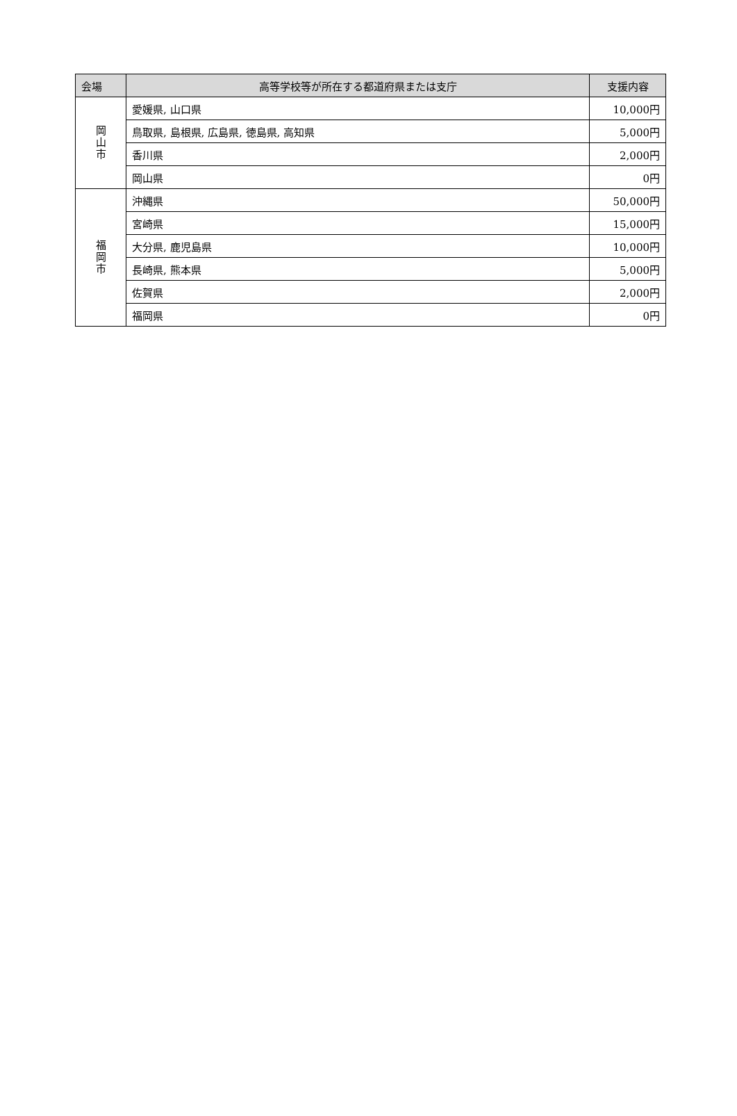| 会場 | 高等学校等が所在する都道府県または支庁 | 支援内容 |
| --- | --- | --- |
| 岡 山 市 | 愛媛県, 山口県 | 10,000円 |
| | 鳥取県, 島根県, 広島県, 徳島県, 高知県 | 5,000円 |
| | 香川県 | 2,000円 |
| | 岡山県 | 0円 |
| 福 岡 市 | 沖縄県 | 50,000円 |
| | 宮崎県 | 15,000円 |
| | 大分県, 鹿児島県 | 10,000円 |
| | 長崎県, 熊本県 | 5,000円 |
| | 佐賀県 | 2,000円 |
| | 福岡県 | 0円 |